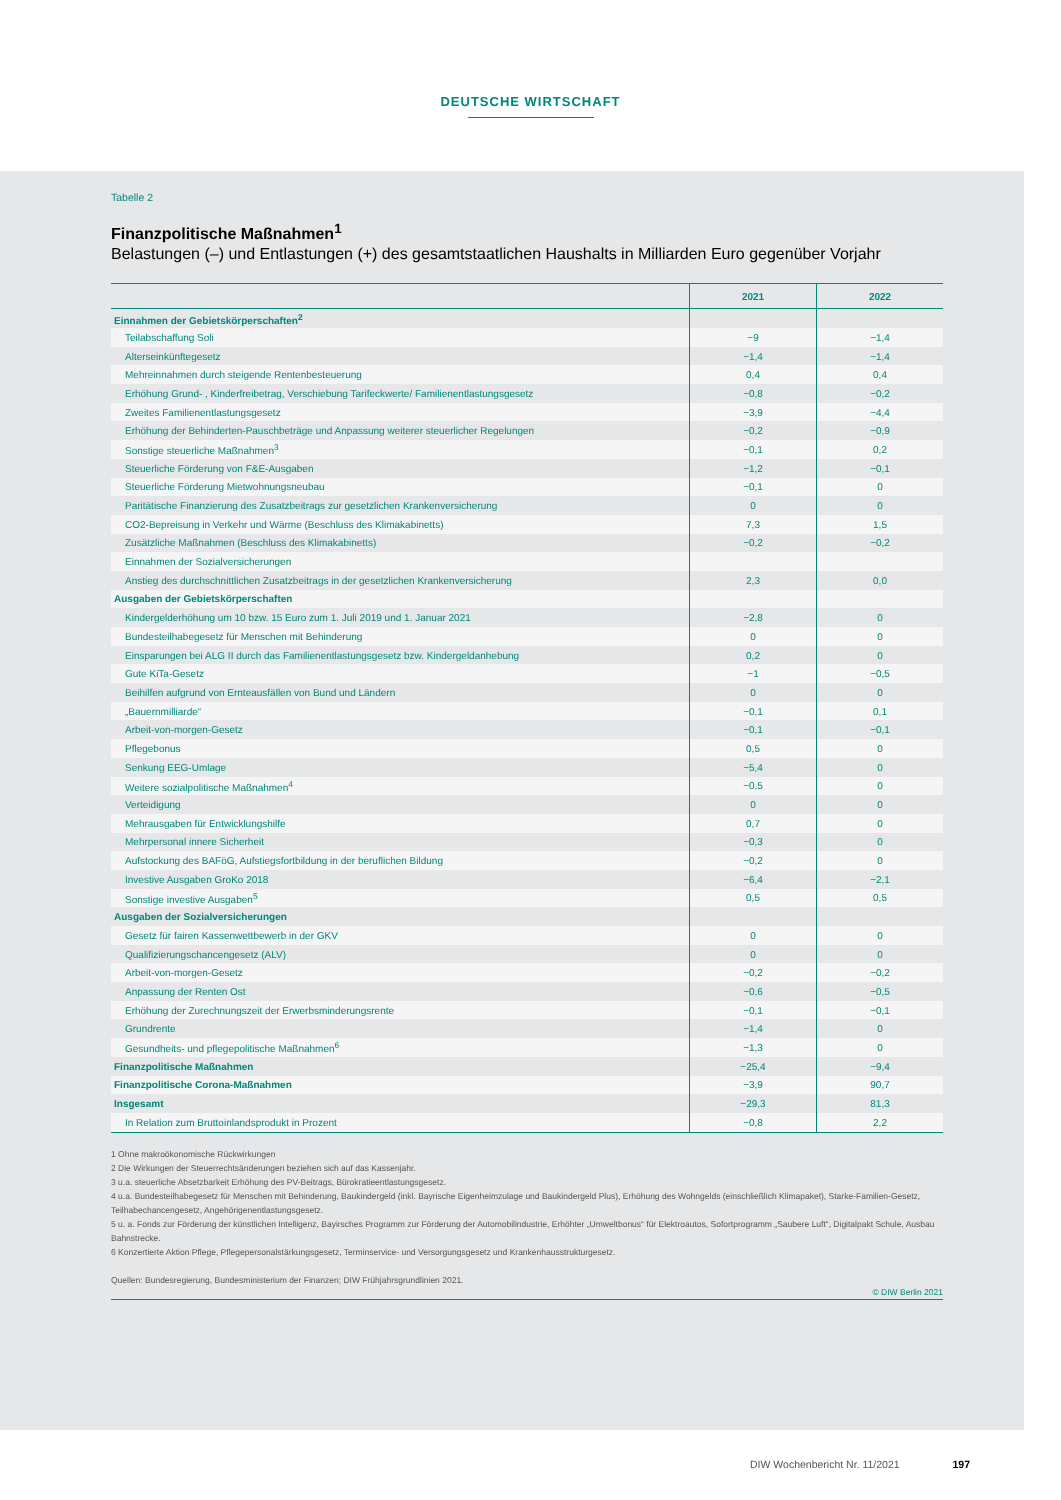DEUTSCHE WIRTSCHAFT
Tabelle 2
Finanzpolitische Maßnahmen<sup>1</sup>
Belastungen (–) und Entlastungen (+) des gesamtstaatlichen Haushalts in Milliarden Euro gegenüber Vorjahr
| | 2021 | 2022 |
| --- | --- | --- |
| Einnahmen der Gebietskörperschaften<sup>2</sup> | | |
| Teilabschaffung Soli | −9 | −1,4 |
| Alterseinkünftegesetz | −1,4 | −1,4 |
| Mehreinnahmen durch steigende Rentenbesteuerung | 0,4 | 0,4 |
| Erhöhung Grund- , Kinderfreibetrag, Verschiebung Tarifeckwerte/ Familienentlastungsgesetz | −0,8 | −0,2 |
| Zweites Familienentlastungsgesetz | −3,9 | −4,4 |
| Erhöhung der Behinderten-Pauschbeträge und Anpassung weiterer steuerlicher Regelungen | −0,2 | −0,9 |
| Sonstige steuerliche Maßnahmen<sup>3</sup> | −0,1 | 0,2 |
| Steuerliche Förderung von F&E-Ausgaben | −1,2 | −0,1 |
| Steuerliche Förderung Mietwohnungsneubau | −0,1 | 0 |
| Paritätische Finanzierung des Zusatzbeitrags zur gesetzlichen Krankenversicherung | 0 | 0 |
| CO2-Bepreisung in Verkehr und Wärme (Beschluss des Klimakabinetts) | 7,3 | 1,5 |
| Zusätzliche Maßnahmen (Beschluss des Klimakabinetts) | −0,2 | −0,2 |
| Einnahmen der Sozialversicherungen | | |
| Anstieg des durchschnittlichen Zusatzbeitrags in der gesetzlichen Krankenversicherung | 2,3 | 0,0 |
| Ausgaben der Gebietskörperschaften | | |
| Kindergelderhöhung um 10 bzw. 15 Euro zum 1. Juli 2019 und 1. Januar 2021 | −2,8 | 0 |
| Bundesteilhabegesetz für Menschen mit Behinderung | 0 | 0 |
| Einsparungen bei ALG II durch das Familienentlastungsgesetz bzw. Kindergeldanhebung | 0,2 | 0 |
| Gute KiTa-Gesetz | −1 | −0,5 |
| Beihilfen aufgrund von Ernteausfällen von Bund und Ländern | 0 | 0 |
| „Bauernmilliarde“ | −0,1 | 0,1 |
| Arbeit-von-morgen-Gesetz | −0,1 | −0,1 |
| Pflegebonus | 0,5 | 0 |
| Senkung EEG-Umlage | −5,4 | 0 |
| Weitere sozialpolitische Maßnahmen<sup>4</sup> | −0,5 | 0 |
| Verteidigung | 0 | 0 |
| Mehrausgaben für Entwicklungshilfe | 0,7 | 0 |
| Mehrpersonal innere Sicherheit | −0,3 | 0 |
| Aufstockung des BAFöG, Aufstiegsfortbildung in der beruflichen Bildung | −0,2 | 0 |
| Investive Ausgaben GroKo 2018 | −6,4 | −2,1 |
| Sonstige investive Ausgaben<sup>5</sup> | 0,5 | 0,5 |
| Ausgaben der Sozialversicherungen | | |
| Gesetz für fairen Kassenwettbewerb in der GKV | 0 | 0 |
| Qualifizierungschancengesetz (ALV) | 0 | 0 |
| Arbeit-von-morgen-Gesetz | −0,2 | −0,2 |
| Anpassung der Renten Ost | −0,6 | −0,5 |
| Erhöhung der Zurechnungszeit der Erwerbsminderungsrente | −0,1 | −0,1 |
| Grundrente | −1,4 | 0 |
| Gesundheits- und pflegepolitische Maßnahmen<sup>6</sup> | −1,3 | 0 |
| Finanzpolitische Maßnahmen | −25,4 | −9,4 |
| Finanzpolitische Corona-Maßnahmen | −3,9 | 90,7 |
| Insgesamt | −29,3 | 81,3 |
| In Relation zum Bruttoinlandsprodukt in Prozent | −0,8 | 2,2 |
1 Ohne makroökonomische Rückwirkungen
2 Die Wirkungen der Steuerrechtsänderungen beziehen sich auf das Kassenjahr.
3 u.a. steuerliche Absetzbarkeit Erhöhung des PV-Beitrags, Bürokratieentlastungsgesetz.
4 u.a. Bundesteilhabegesetz für Menschen mit Behinderung, Baukindergeld (inkl. Bayrische Eigenheimzulage und Baukindergeld Plus), Erhöhung des Wohngelds (einschließlich Klimapaket), Starke-Familien-Gesetz, Teilhabechancengesetz, Angehörigenentlastungsgesetz.
5 u. a. Fonds zur Förderung der künstlichen Intelligenz, Bayirsches Programm zur Förderung der Automobilindustrie, Erhöhter „Umweltbonus“ für Elektroautos, Sofortprogramm „Saubere Luft“, Digitalpakt Schule, Ausbau Bahnstrecke.
6 Konzertierte Aktion Pflege, Pflegepersonalstärkungsgesetz, Terminservice- und Versorgungsgesetz und Krankenhausstrukturgesetz.
Quellen: Bundesregierung, Bundesministerium der Finanzen; DIW Frühjahrsgrundlinien 2021.
© DIW Berlin 2021
DIW Wochenbericht Nr. 11/2021 197